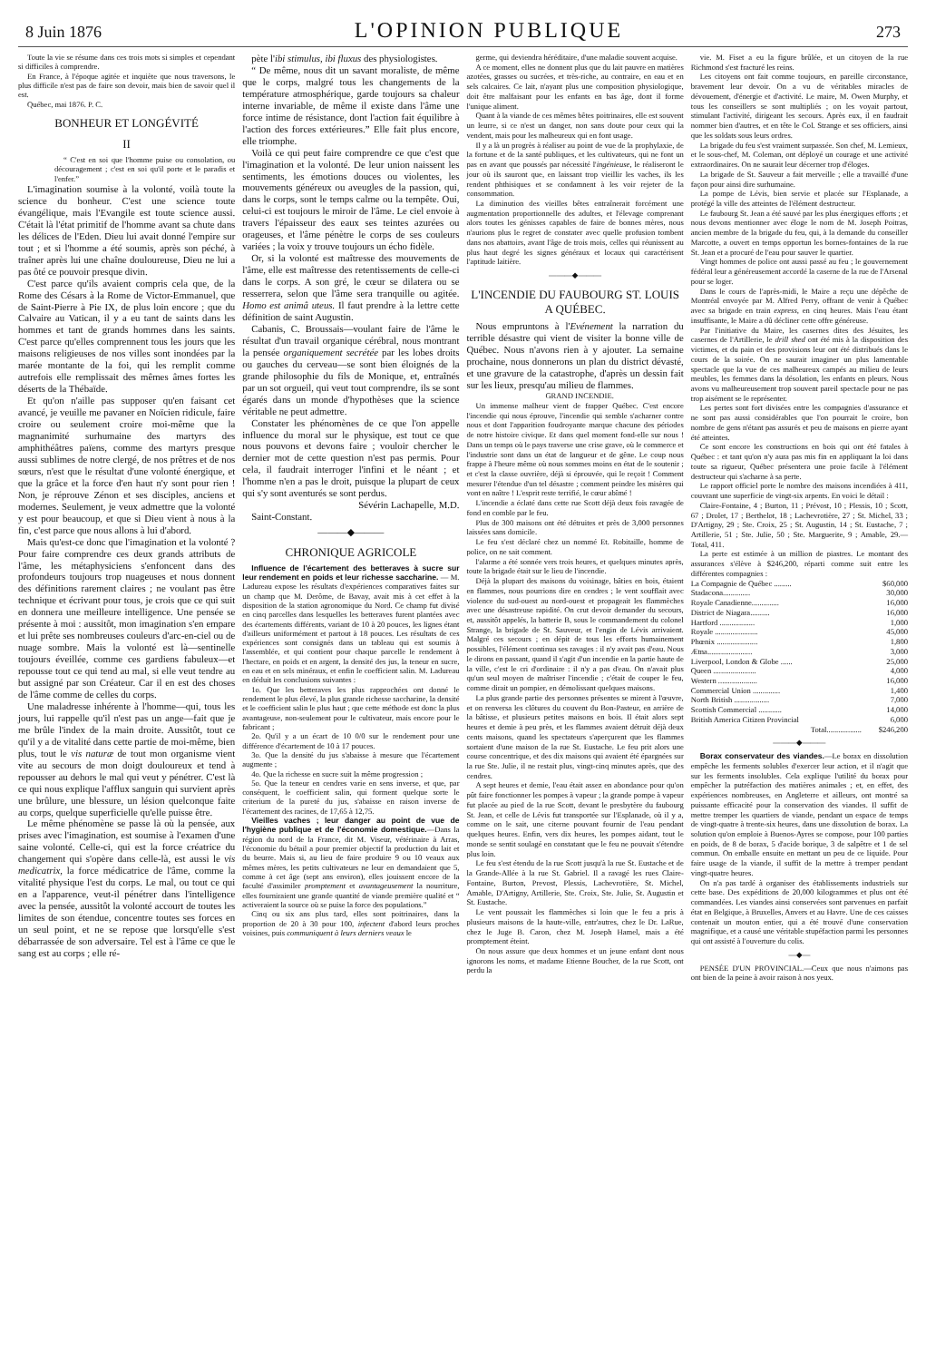8 Juin 1876 L'OPINION PUBLIQUE 273
Toute la vie se résume dans ces trois mots si simples et cependant si difficiles à comprendre.
En France, à l'époque agitée et inquiète que nous traversons, le plus difficile n'est pas de faire son devoir, mais bien de savoir quel il est.
Québec, mai 1876. P. C.
BONHEUR ET LONGÉVITÉ
II
“ C'est en soi que l'homme puise ou consolation, ou découragement ; c'est en soi qu'il porte et le paradis et l'enfer.”
L'imagination soumise à la volonté, voilà toute la science du bonheur. C'est une science toute évangélique, mais l'Evangile est toute science aussi. C'était là l'état primitif de l'homme avant sa chute dans les délices de l'Eden. Dieu lui avait donné l'empire sur tout ; et si l'homme a été soumis, après son péché, à traîner après lui une chaîne douloureuse, Dieu ne lui a pas ôté ce pouvoir presque divin.
C'est parce qu'ils avaient compris cela que, de la Rome des Césars à la Rome de Victor-Emmanuel, que de Saint-Pierre à Pie IX, de plus loin encore ; que du Calvaire au Vatican, il y a eu tant de saints dans les hommes et tant de grands hommes dans les saints. C'est parce qu'elles comprennent tous les jours que les maisons religieuses de nos villes sont inondées par la marée montante de la foi, qui les remplit comme autrefois elle remplissait des mêmes âmes fortes les déserts de la Thébaïde.
Et qu'on n'aille pas supposer qu'en faisant cet avancé, je veuille me pavaner en Noïcien ridicule, faire croire ou seulement croire moi-même que la magnanimité surhumaine des martyrs des amphithéâtres païens, comme des martyrs presque aussi sublimes de notre clergé, de nos prêtres et de nos sœurs, n'est que le résultat d'une volonté énergique, et que la grâce et la force d'en haut n'y sont pour rien ! Non, je réprouve Zénon et ses disciples, anciens et modernes. Seulement, je veux admettre que la volonté y est pour beaucoup, et que si Dieu vient à nous à la fin, c'est parce que nous allons à lui d'abord.
Mais qu'est-ce donc que l'imagination et la volonté ? Pour faire comprendre ces deux grands attributs de l'âme, les métaphysiciens s'enfoncent dans des profondeurs toujours trop nuageuses et nous donnent des définitions rarement claires ; ne voulant pas être technique et écrivant pour tous, je crois que ce qui suit en donnera une meilleure intelligence. Une pensée se présente à moi : aussitôt, mon imagination s'en empare et lui prête ses nombreuses couleurs d'arc-en-ciel ou de nuage sombre. Mais la volonté est là—sentinelle toujours éveillée, comme ces gardiens fabuleux—et repousse tout ce qui tend au mal, si elle veut tendre au but assigné par son Créateur. Car il en est des choses de l'âme comme de celles du corps.
Une maladresse inhérente à l'homme—qui, tous les jours, lui rappelle qu'il n'est pas un ange—fait que je me brûle l'index de la main droite. Aussitôt, tout ce qu'il y a de vitalité dans cette partie de moi-même, bien plus, tout le vis naturæ de tout mon organisme vient vite au secours de mon doigt douloureux et tend à repousser au dehors le mal qui veut y pénétrer. C'est là ce qui nous explique l'afflux sanguin qui survient après une brûlure, une blessure, un lésion quelconque faite au corps, quelque superficielle qu'elle puisse être.
Le même phénomène se passe là où la pensée, aux prises avec l'imagination, est soumise à l'examen d'une saine volonté. Celle-ci, qui est la force créatrice du changement qui s'opère dans celle-là, est aussi le vis medicatrix, la force médicatrice de l'âme, comme la vitalité physique l'est du corps. Le mal, ou tout ce qui en a l'apparence, veut-il pénétrer dans l'intelligence avec la pensée, aussitôt la volonté accourt de toutes les limites de son étendue, concentre toutes ses forces en un seul point, et ne se repose que lorsqu'elle s'est débarrassée de son adversaire. Tel est à l'âme ce que le sang est au corps ; elle ré-
pète l'ibi stimulus, ibi fluxus des physiologistes.
“ De même, nous dit un savant moraliste, de même que le corps, malgré tous les changements de la température atmosphérique, garde toujours sa chaleur interne invariable, de même il existe dans l'âme une force intime de résistance, dont l'action fait équilibre à l'action des forces extérieures.” Elle fait plus encore, elle triomphe.
Voilà ce qui peut faire comprendre ce que c'est que l'imagination et la volonté. De leur union naissent les sentiments, les émotions douces ou violentes, les mouvements généreux ou aveugles de la passion, qui, dans le corps, sont le temps calme ou la tempête. Oui, celui-ci est toujours le miroir de l'âme. Le ciel envoie à travers l'épaisseur des eaux ses teintes azurées ou orageuses, et l'âme pénètre le corps de ses couleurs variées ; la voix y trouve toujours un écho fidèle.
Or, si la volonté est maîtresse des mouvements de l'âme, elle est maîtresse des retentissements de celle-ci dans le corps. A son gré, le cœur se dilatera ou se resserrera, selon que l'âme sera tranquille ou agitée. Homo est animâ uteus. Il faut prendre à la lettre cette définition de saint Augustin.
Cabanis, C. Broussais—voulant faire de l'âme le résultat d'un travail organique cérébral, nous montrant la pensée organiquement secrétée par les lobes droits ou gauches du cerveau—se sont bien éloignés de la grande philosophie du fils de Monique, et, entraînés par un sot orgueil, qui veut tout comprendre, ils se sont égarés dans un monde d'hypothèses que la science véritable ne peut admettre.
Constater les phénomènes de ce que l'on appelle influence du moral sur le physique, est tout ce que nous pouvons et devons faire ; vouloir chercher le dernier mot de cette question n'est pas permis. Pour cela, il faudrait interroger l'infini et le néant ; et l'homme n'en a pas le droit, puisque la plupart de ceux qui s'y sont aventurés se sont perdus.
Sévérin Lachapelle, M.D.
Saint-Constant.
———◆———
CHRONIQUE AGRICOLE
Influence de l'écartement des betteraves à sucre sur leur rendement en poids et leur richesse saccharine. — M. Ladureau expose les résultats d'expériences comparatives faites sur un champ que M. Derôme, de Bavay, avait mis à cet effet à la disposition de la station agronomique du Nord. Ce champ fut divisé en cinq parcelles dans lesquelles les betteraves furent plantées avec des écartements différents, variant de 10 à 20 pouces, les lignes étant d'ailleurs uniformément et partout à 18 pouces. Les résultats de ces expériences sont consignés dans un tableau qui est soumis à l'assemblée, et qui contient pour chaque parcelle le rendement à l'hectare, en poids et en argent, la densité des jus, la teneur en sucre, en eau et en sels minéraux, et enfin le coefficient salin. M. Ladureau en déduit les conclusions suivantes :
1o. Que les betteraves les plus rapprochées ont donné le rendement le plus élevé, la plus grande richesse saccharine, la densité et le coefficient salin le plus haut ; que cette méthode est donc la plus avantageuse, non-seulement pour le cultivateur, mais encore pour le fabricant ;
2o. Qu'il y a un écart de 10 0/0 sur le rendement pour une différence d'écartement de 10 à 17 pouces.
3o. Que la densité du jus s'abaisse à mesure que l'écartement augmente ;
4o. Que la richesse en sucre suit la même progression ;
5o. Que la teneur en cendres varie en sens inverse, et que, par conséquent, le coefficient salin, qui forment quelque sorte le criterium de la pureté du jus, s'abaisse en raison inverse de l'écartement des racines, de 17,65 à 12,75.
Vieilles vaches ; leur danger au point de vue de l'hygiène publique et de l'économie domestique.—Dans la région du nord de la France, dit M. Viseur, vétérinaire à Arras, l'économie du bétail a pour premier objectif la production du lait et du beurre. Mais si, au lieu de faire produire 9 ou 10 veaux aux mêmes mères, les petits cultivateurs ne leur en demandaient que 5, comme à cet âge (sept ans environ), elles jouissent encore de la faculté d'assimiler promptement et avantageusement la nourriture, elles fourniraient une grande quantité de viande première qualité et “ activeraient la source où se puise la force des populations.”
Cinq ou six ans plus tard, elles sont poitrinaires, dans la proportion de 20 à 30 pour 100, infectent d'abord leurs proches voisines, puis communiquent à leurs derniers veaux le
germe, qui deviendra héréditaire, d'une maladie souvent acquise.
A ce moment, elles ne donnent plus que du lait pauvre en matières azotées, grasses ou sucrées, et très-riche, au contraire, en eau et en sels calcaires. Ce lait, n'ayant plus une composition physiologique, doit être malfaisant pour les enfants en bas âge, dont il forme l'unique aliment.
Quant à la viande de ces mêmes bêtes poitrinaires, elle est souvent un leurre, si ce n'est un danger, non sans doute pour ceux qui la vendent, mais pour les malheureux qui en font usage.
Il y a là un progrès à réaliser au point de vue de la prophylaxie, de la fortune et de la santé publiques, et les cultivateurs, qui ne font un pas en avant que poussés par nécessité l'ingénieuse, le réaliseront le jour où ils sauront que, en laissant trop vieillir les vaches, ils les rendent phthisiques et se condamnent à les voir rejeter de la consommation.
La diminution des vieilles bêtes entraînerait forcément une augmentation proportionnelle des adultes, et l'élevage comprenant alors toutes les génisses capables de faire de bonnes mères, nous n'aurions plus le regret de constater avec quelle profusion tombent dans nos abattoirs, avant l'âge de trois mois, celles qui réunissent au plus haut degré les signes généraux et locaux qui caractérisent l'aptitude laitière.
———◆———
L'INCENDIE DU FAUBOURG ST. LOUIS A QUÉBEC.
Nous empruntons à l'Evénement la narration du terrible désastre qui vient de visiter la bonne ville de Québec. Nous n'avons rien à y ajouter. La semaine prochaine, nous donnerons un plan du district dévasté, et une gravure de la catastrophe, d'après un dessin fait sur les lieux, presqu'au milieu de flammes.
GRAND INCENDIE.
Un immense malheur vient de frapper Québec. C'est encore l'incendie qui nous éprouve, l'incendie qui semble s'acharner contre nous et dont l'apparition foudroyante marque chacune des périodes de notre histoire civique. Et dans quel moment fond-elle sur nous ! Dans un temps où le pays traverse une crise grave, où le commerce et l'industrie sont dans un état de langueur et de gêne. Le coup nous frappe à l'heure même où nous sommes moins en état de le soutenir ; et c'est la classe ouvrière, déjà si éprouvée, qui le reçoit ! Comment mesurer l'étendue d'un tel désastre ; comment peindre les misères qui vont en naître ! L'esprit reste terrifié, le cœur abîmé !
L'incendie a éclaté dans cette rue Scott déjà deux fois ravagée de fond en comble par le feu.
Plus de 300 maisons ont été détruites et près de 3,000 personnes laissées sans domicile.
Le feu s'est déclaré chez un nommé Et. Robitaille, homme de police, on ne sait comment.
l'alarme a été sonnée vers trois heures, et quelques minutes après, toute la brigade était sur le lieu de l'incendie.
Déjà la plupart des maisons du voisinage, bâties en bois, étaient en flammes, nous pourrions dire en cendres ; le vent soufflait avec violence du sud-ouest au nord-ouest et propageait les flammèches avec une désastreuse rapidité. On crut devoir demander du secours, et, aussitôt appelés, la batterie B, sous le commandement du colonel Strange, la brigade de St. Sauveur, et l'engin de Lévis arrivaient. Malgré ces secours ; en dépit de tous les efforts humainement possibles, l'élément continua ses ravages : il n'y avait pas d'eau. Nous le dirons en passant, quand il s'agit d'un incendie en la partie haute de la ville, c'est le cri d'ordinaire : il n'y a pas d'eau. On n'avait plus qu'un seul moyen de maîtriser l'incendie ; c'était de couper le feu, comme dirait un pompier, en démolissant quelques maisons.
La plus grande partie des personnes présentes se mirent à l'œuvre, et on renversa les clôtures du couvent du Bon-Pasteur, en arrière de la bâtisse, et plusieurs petites maisons en bois. Il était alors sept heures et demie à peu près, et les flammes avaient détruit déjà deux cents maisons, quand les spectateurs s'aperçurent que les flammes sortaient d'une maison de la rue St. Eustache. Le feu prit alors une course concentrique, et des dix maisons qui avaient été épargnées sur la rue Ste. Julie, il ne restait plus, vingt-cinq minutes après, que des cendres.
A sept heures et demie, l'eau était assez en abondance pour qu'on pût faire fonctionner les pompes à vapeur ; la grande pompe à vapeur fut placée au pied de la rue Scott, devant le presbytère du faubourg St. Jean, et celle de Lévis fut transportée sur l'Esplanade, où il y a, comme on le sait, une citerne pouvant fournir de l'eau pendant quelques heures. Enfin, vers dix heures, les pompes aidant, tout le monde se sentit soulagé en constatant que le feu ne pouvait s'étendre plus loin.
Le feu s'est étendu de la rue Scott jusqu'à la rue St. Eustache et de la Grande-Allée à la rue St. Gabriel. Il a ravagé les rues Claire-Fontaine, Burton, Prevost, Plessis, Lachevrotière, St. Michel, Amable, D'Artigny, Artillerie, Ste. Croix, Ste. Julie, St. Augustin et St. Eustache.
Le vent poussait les flammèches si loin que le feu a pris à plusieurs maisons de la haute-ville, entr'autres, chez le Dr. LaRue, chez le Juge B. Caron, chez M. Joseph Hamel, mais a été promptement éteint.
On nous assure que deux hommes et un jeune enfant dont nous ignorons les noms, et madame Etienne Boucher, de la rue Scott, ont perdu la
vie. M. Fiset a eu la figure brûlée, et un citoyen de la rue Richmond s'est fracturé les reins.
Les citoyens ont fait comme toujours, en pareille circonstance, bravement leur devoir. On a vu de véritables miracles de dévouement, d'énergie et d'activité. Le maire, M. Owen Murphy, et tous les conseillers se sont multipliés ; on les voyait partout, stimulant l'activité, dirigeant les secours. Après eux, il en faudrait nommer bien d'autres, et en tête le Col. Strange et ses officiers, ainsi que les soldats sous leurs ordres.
La brigade du feu s'est vraiment surpassée. Son chef, M. Lemieux, et le sous-chef, M. Coleman, ont déployé un courage et une activité extraordinaires. On ne saurait leur décerner trop d'éloges.
La brigade de St. Sauveur a fait merveille ; elle a travaillé d'une façon pour ainsi dire surhumaine.
La pompe de Lévis, bien servie et placée sur l'Esplanade, a protégé la ville des atteintes de l'élément destructeur.
Le faubourg St. Jean a été sauvé par les plus énergiques efforts ; et nous devons mentionner avec éloge le nom de M. Joseph Poitras, ancien membre de la brigade du feu, qui, à la demande du conseiller Marcotte, a ouvert en temps opportun les bornes-fontaines de la rue St. Jean et a procuré de l'eau pour sauver le quartier.
Vingt hommes de police ont aussi passé au feu ; le gouvernement fédéral leur a généreusement accordé la caserne de la rue de l'Arsenal pour se loger.
Dans le cours de l'après-midi, le Maire a reçu une dépêche de Montréal envoyée par M. Alfred Perry, offrant de venir à Québec avec sa brigade en train express, en cinq heures. Mais l'eau étant insuffisante, le Maire a dû décliner cette offre généreuse.
Par l'initiative du Maire, les casernes dites des Jésuites, les casernes de l'Artillerie, le drill shed ont été mis à la disposition des victimes, et du pain et des provisions leur ont été distribués dans le cours de la soirée. On ne saurait imaginer un plus lamentable spectacle que la vue de ces malheureux campés au milieu de leurs meubles, les femmes dans la désolation, les enfants en pleurs. Nous avons vu malheureusement trop souvent pareil spectacle pour ne pas trop aisément se le représenter.
Les pertes sont fort divisées entre les compagnies d'assurance et ne sont pas aussi considérables que l'on pourrait le croire, bon nombre de gens n'étant pas assurés et peu de maisons en pierre ayant été atteintes.
Ce sont encore les constructions en bois qui ont été fatales à Québec : et tant qu'on n'y aura pas mis fin en appliquant la loi dans toute sa rigueur, Québec présentera une proie facile à l'élément destructeur qui s'acharne à sa perte.
Le rapport officiel porte le nombre des maisons incendiées à 411, couvrant une superficie de vingt-six arpents. En voici le détail :
Claire-Fontaine, 4 ; Burton, 11 ; Prévost, 10 ; Plessis, 10 ; Scott, 67 ; Drolet, 17 ; Berthelot, 18 ; Lachevrotière, 27 ; St. Michel, 33 ; D'Artigny, 29 ; Ste. Croix, 25 ; St. Augustin, 14 ; St. Eustache, 7 ; Artillerie, 51 ; Ste. Julie, 50 ; Ste. Marguerite, 9 ; Amable, 29.—Total, 411.
La perte est estimée à un million de piastres. Le montant des assurances s'élève à $246,200, réparti comme suit entre les différentes compagnies :
| La Compagnie de Québec ......... | $60,000 |
| Stadacona.............. | 30,000 |
| Royale Canadienne.............. | 16,000 |
| District de Niagara.......... | 16,000 |
| Hartford .................. | 1,000 |
| Royale ...................... | 45,000 |
| Phœnix ..................... | 1,800 |
| Ætna....................... | 3,000 |
| Liverpool, London & Globe ...... | 25,000 |
| Queen ...................... | 4,000 |
| Western .................... | 16,000 |
| Commercial Union .............. | 1,400 |
| North British .................. | 7,000 |
| Scottish Commercial ............ | 14,000 |
| British America Citizen Provincial | 6,000 |
| Total.................. | $246,200 |
———◆———
Borax conservateur des viandes.—Le borax en dissolution empêche les ferments solubles d'exercer leur action, et il n'agit que sur les ferments insolubles. Cela explique l'utilité du borax pour empêcher la putréfaction des matières animales ; et, en effet, des expériences nombreuses, en Angleterre et ailleurs, ont montré sa puissante efficacité pour la conservation des viandes. Il suffit de mettre tremper les quartiers de viande, pendant un espace de temps de vingt-quatre à trente-six heures, dans une dissolution de borax. La solution qu'on emploie à Buenos-Ayres se compose, pour 100 parties en poids, de 8 de borax, 5 d'acide borique, 3 de salpêtre et 1 de sel commun. On emballe ensuite en mettant un peu de ce liquide. Pour faire usage de la viande, il suffit de la mettre à tremper pendant vingt-quatre heures.
On n'a pas tardé à organiser des établissements industriels sur cette base. Des expéditions de 20,000 kilogrammes et plus ont été commandées. Les viandes ainsi conservées sont parvenues en parfait état en Belgique, à Bruxelles, Anvers et au Havre. Une de ces caisses contenait un mouton entier, qui a été trouvé d'une conservation magnifique, et a causé une véritable stupéfaction parmi les personnes qui ont assisté à l'ouverture du colis.
—◆—
PENSÉE D'UN PROVINCIAL.—Ceux que nous n'aimons pas ont bien de la peine à avoir raison à nos yeux.